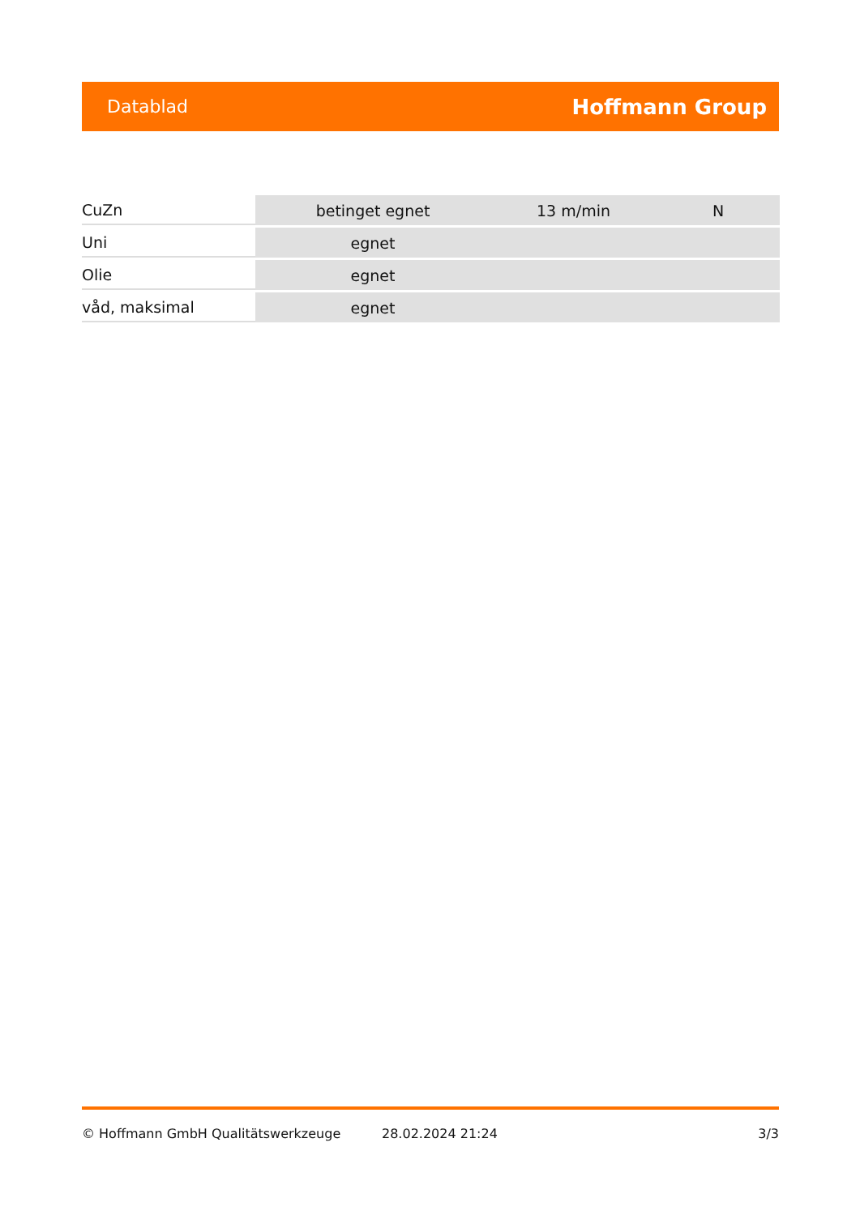Datablad Hoffmann Group
| CuZn | betinget egnet | 13 m/min | N |
| Uni | egnet | | |
| Olie | egnet | | |
| våd, maksimal | egnet | | |
© Hoffmann GmbH Qualitätswerkzeuge 28.02.2024 21:24 3/3